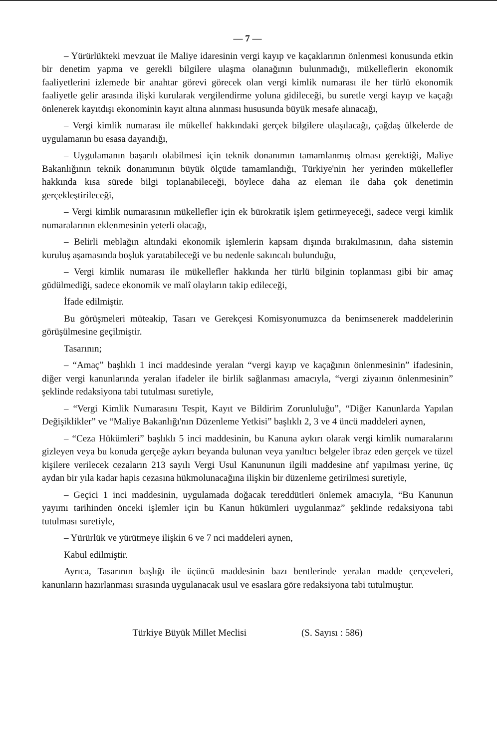— 7 —
– Yürürlükteki mevzuat ile Maliye idaresinin vergi kayıp ve kaçaklarının önlenmesi konusunda etkin bir denetim yapma ve gerekli bilgilere ulaşma olanağının bulunmadığı, mükelleflerin ekonomik faaliyetlerini izlemede bir anahtar görevi görecek olan vergi kimlik numarası ile her türlü ekonomik faaliyetle gelir arasında ilişki kurularak vergilendirme yoluna gidileceği, bu suretle vergi kayıp ve kaçağı önlenerek kayıtdışı ekonominin kayıt altına alınması hususunda büyük mesafe alınacağı,
– Vergi kimlik numarası ile mükellef hakkındaki gerçek bilgilere ulaşılacağı, çağdaş ülkelerde de uygulamanın bu esasa dayandığı,
– Uygulamanın başarılı olabilmesi için teknik donanımın tamamlanmış olması gerektiği, Maliye Bakanlığının teknik donanımının büyük ölçüde tamamlandığı, Türkiye'nin her yerinden mükellefler hakkında kısa sürede bilgi toplanabileceği, böylece daha az eleman ile daha çok denetimin gerçekleştirileceği,
– Vergi kimlik numarasının mükellefler için ek bürokratik işlem getirmeyeceği, sadece vergi kimlik numaralarının eklenmesinin yeterli olacağı,
– Belirli meblağın altındaki ekonomik işlemlerin kapsam dışında bırakılmasının, daha sistemin kuruluş aşamasında boşluk yaratabileceği ve bu nedenle sakıncalı bulunduğu,
– Vergi kimlik numarası ile mükellefler hakkında her türlü bilginin toplanması gibi bir amaç güdülmediği, sadece ekonomik ve malî olayların takip edileceği,
İfade edilmiştir.
Bu görüşmeleri müteakip, Tasarı ve Gerekçesi Komisyonumuzca da benimsenerek maddelerinin görüşülmesine geçilmiştir.
Tasarının;
– “Amaç” başlıklı 1 inci maddesinde yeralan “vergi kayıp ve kaçağının önlenmesinin” ifadesinin, diğer vergi kanunlarında yeralan ifadeler ile birlik sağlanması amacıyla, “vergi ziyaının önlenmesinin” şeklinde redaksiyona tabi tutulması suretiyle,
– “Vergi Kimlik Numarasını Tespit, Kayıt ve Bildirim Zorunluluğu”, “Diğer Kanunlarda Yapılan Değişiklikler” ve “Maliye Bakanlığı'nın Düzenleme Yetkisi” başlıklı 2, 3 ve 4 üncü maddeleri aynen,
– “Ceza Hükümleri” başlıklı 5 inci maddesinin, bu Kanuna aykırı olarak vergi kimlik numaralarını gizleyen veya bu konuda gerçeğe aykırı beyanda bulunan veya yanıltıcı belgeler ibraz eden gerçek ve tüzel kişilere verilecek cezaların 213 sayılı Vergi Usul Kanununun ilgili maddesine atıf yapılması yerine, üç aydan bir yıla kadar hapis cezasına hükmolunacağına ilişkin bir düzenleme getirilmesi suretiyle,
– Geçici 1 inci maddesinin, uygulamada doğacak tereddütleri önlemek amacıyla, “Bu Kanunun yayımı tarihinden önceki işlemler için bu Kanun hükümleri uygulanmaz” şeklinde redaksiyona tabi tutulması suretiyle,
– Yürürlük ve yürütmeye ilişkin 6 ve 7 nci maddeleri aynen,
Kabul edilmiştir.
Ayrıca, Tasarının başlığı ile üçüncü maddesinin bazı bentlerinde yeralan madde çerçeveleri, kanunların hazırlanması sırasında uygulanacak usul ve esaslara göre redaksiyona tabi tutulmuştur.
Türkiye Büyük Millet Meclisi (S. Sayısı : 586)